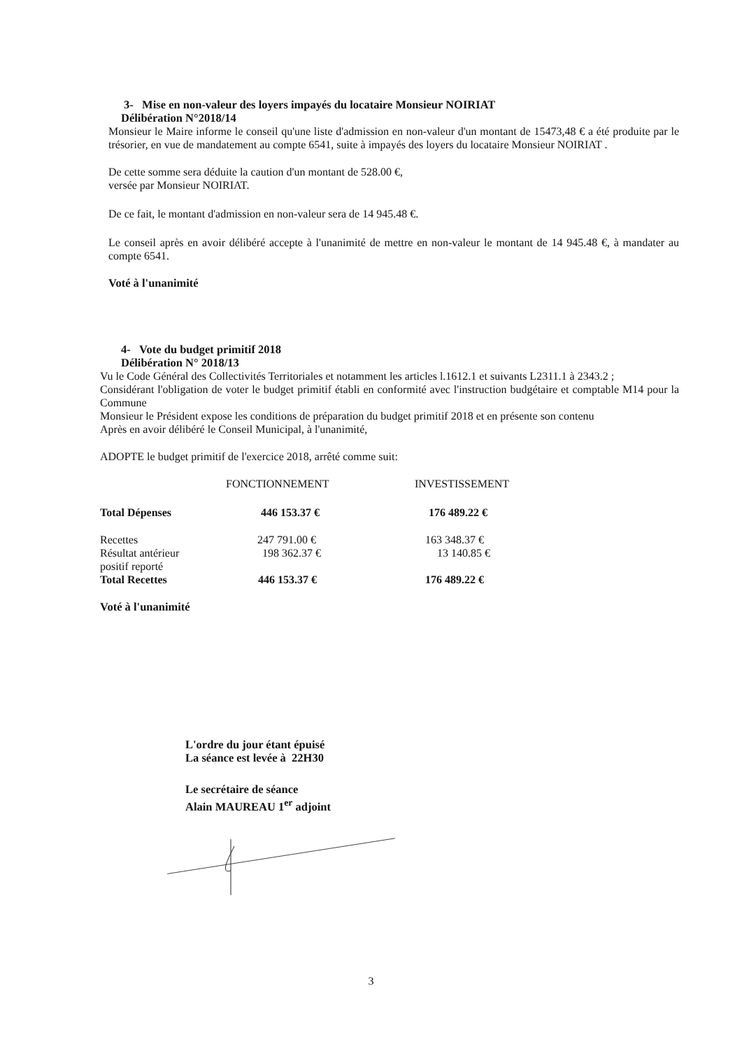3- Mise en non-valeur des loyers impayés du locataire Monsieur NOIRIAT
Délibération N°2018/14
Monsieur le Maire informe le conseil qu'une liste d'admission en non-valeur d'un montant de 15473,48 € a été produite par le trésorier, en vue de mandatement au compte 6541, suite à impayés des loyers du locataire Monsieur NOIRIAT .
De cette somme sera déduite la caution d'un montant de 528.00 €,
versée par Monsieur NOIRIAT.
De ce fait, le montant d'admission en non-valeur sera de 14 945.48 €.
Le conseil après en avoir délibéré accepte à l'unanimité de mettre en non-valeur le montant de 14 945.48 €, à mandater au compte 6541.
Voté à l'unanimité
4- Vote du budget primitif 2018
Délibération N° 2018/13
Vu le Code Général des Collectivités Territoriales et notamment les articles l.1612.1 et suivants L2311.1 à 2343.2 ;
Considérant l'obligation de voter le budget primitif établi en conformité avec l'instruction budgétaire et comptable M14 pour la Commune
Monsieur le Président expose les conditions de préparation du budget primitif 2018 et en présente son contenu
Après en avoir délibéré le Conseil Municipal, à l'unanimité,
ADOPTE le budget primitif de l'exercice 2018, arrêté comme suit:
| | FONCTIONNEMENT | INVESTISSEMENT |
| --- | --- | --- |
| Total Dépenses | 446 153.37 € | 176 489.22 € |
| Recettes | 247 791.00 € | 163 348.37 € |
| Résultat antérieur positif reporté | 198 362.37 € | 13 140.85 € |
| Total Recettes | 446 153.37 € | 176 489.22 € |
Voté à l'unanimité
L'ordre du jour étant épuisé
La séance est levée à 22H30
Le secrétaire de séance
Alain MAUREAU 1<sup>er</sup> adjoint
3